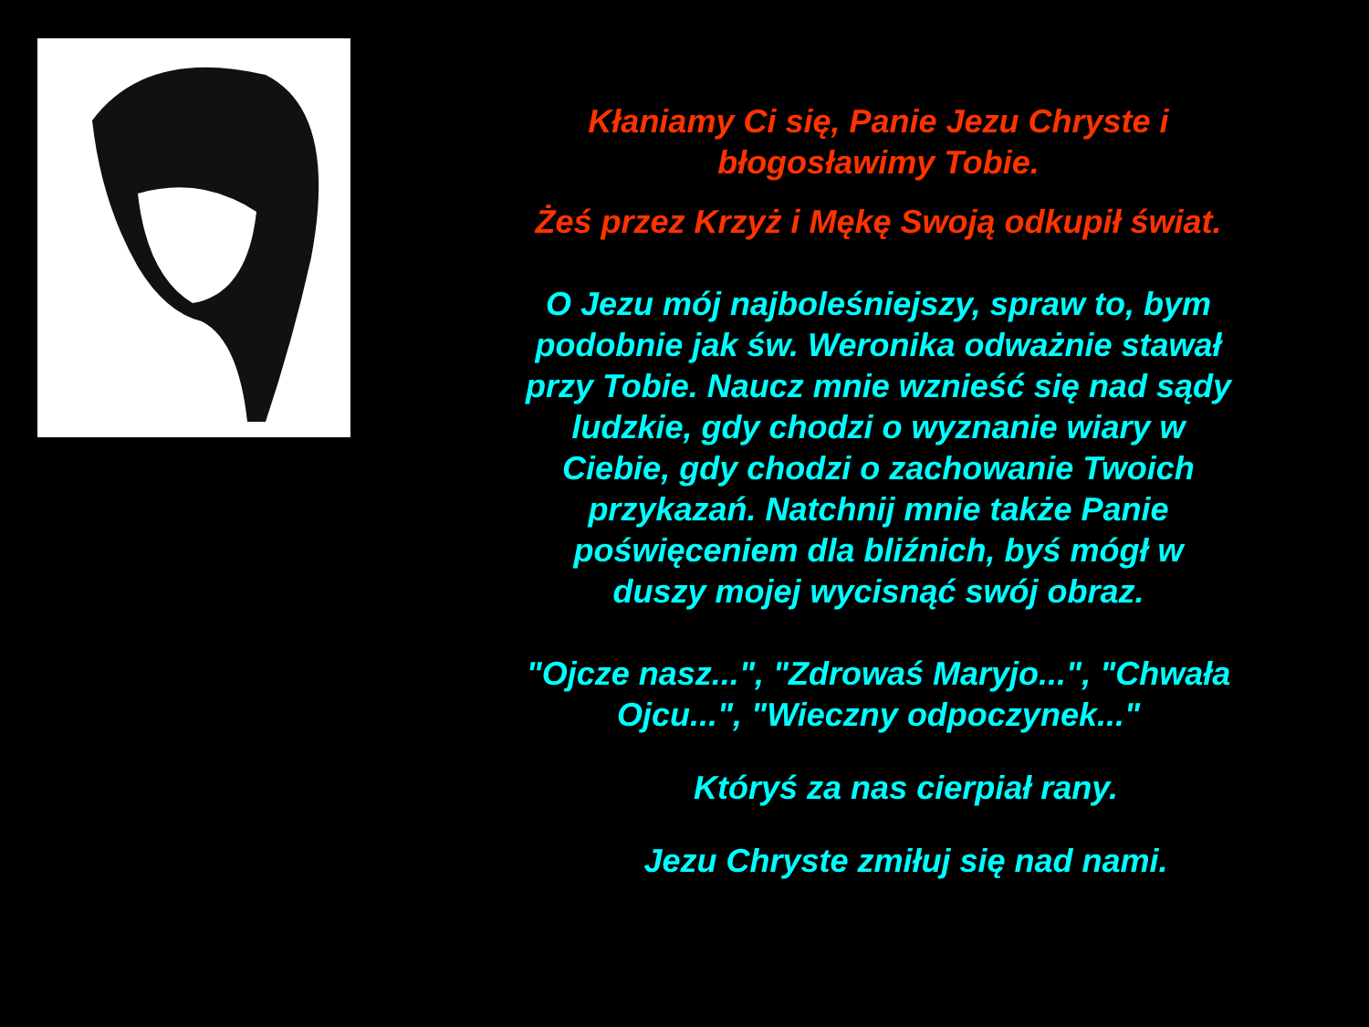Kłaniamy Ci się, Panie Jezu Chryste i błogosławimy Tobie.
Żeś przez Krzyż i Mękę Swoją odkupił świat.
O Jezu mój najboleśniejszy, spraw to, bym podobnie jak św. Weronika odważnie stawał przy Tobie. Naucz mnie wznieść się nad sądy ludzkie, gdy chodzi o wyznanie wiary w Ciebie, gdy chodzi o zachowanie Twoich przykazań. Natchnij mnie także Panie poświęceniem dla bliźnich, byś mógł w duszy mojej wycisnąć swój obraz.
"Ojcze nasz...", "Zdrowaś Maryjo...", "Chwała Ojcu...", "Wieczny odpoczynek..."
Któryś za nas cierpiał rany.
Jezu Chryste zmiłuj się nad nami.